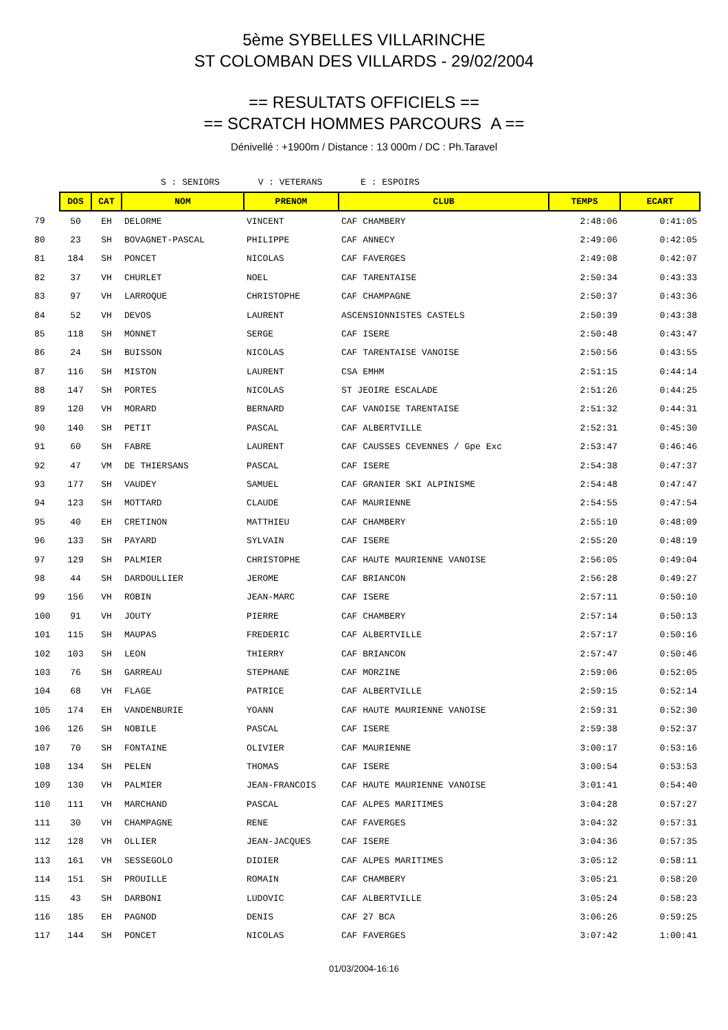5ème SYBELLES VILLARINCHE
ST COLOMBAN DES VILLARDS - 29/02/2004
== RESULTATS OFFICIELS ==
== SCRATCH HOMMES PARCOURS A ==
Dénivellé : +1900m / Distance : 13 000m / DC : Ph.Taravel
S : SENIORS V : VETERANS E : ESPOIRS
| | DOS | CAT | NOM | PRENOM | CLUB | TEMPS | ECART |
| 79 | 50 | EH | DELORME | VINCENT | CAF CHAMBERY | 2:48:06 | 0:41:05 |
| 80 | 23 | SH | BOVAGNET-PASCAL | PHILIPPE | CAF ANNECY | 2:49:06 | 0:42:05 |
| 81 | 184 | SH | PONCET | NICOLAS | CAF FAVERGES | 2:49:08 | 0:42:07 |
| 82 | 37 | VH | CHURLET | NOEL | CAF TARENTAISE | 2:50:34 | 0:43:33 |
| 83 | 97 | VH | LARROQUE | CHRISTOPHE | CAF CHAMPAGNE | 2:50:37 | 0:43:36 |
| 84 | 52 | VH | DEVOS | LAURENT | ASCENSIONNISTES CASTELS | 2:50:39 | 0:43:38 |
| 85 | 118 | SH | MONNET | SERGE | CAF ISERE | 2:50:48 | 0:43:47 |
| 86 | 24 | SH | BUISSON | NICOLAS | CAF TARENTAISE VANOISE | 2:50:56 | 0:43:55 |
| 87 | 116 | SH | MISTON | LAURENT | CSA EMHM | 2:51:15 | 0:44:14 |
| 88 | 147 | SH | PORTES | NICOLAS | ST JEOIRE ESCALADE | 2:51:26 | 0:44:25 |
| 89 | 120 | VH | MORARD | BERNARD | CAF VANOISE TARENTAISE | 2:51:32 | 0:44:31 |
| 90 | 140 | SH | PETIT | PASCAL | CAF ALBERTVILLE | 2:52:31 | 0:45:30 |
| 91 | 60 | SH | FABRE | LAURENT | CAF CAUSSES CEVENNES / Gpe Exc | 2:53:47 | 0:46:46 |
| 92 | 47 | VM | DE THIERSANS | PASCAL | CAF ISERE | 2:54:38 | 0:47:37 |
| 93 | 177 | SH | VAUDEY | SAMUEL | CAF GRANIER SKI ALPINISME | 2:54:48 | 0:47:47 |
| 94 | 123 | SH | MOTTARD | CLAUDE | CAF MAURIENNE | 2:54:55 | 0:47:54 |
| 95 | 40 | EH | CRETINON | MATTHIEU | CAF CHAMBERY | 2:55:10 | 0:48:09 |
| 96 | 133 | SH | PAYARD | SYLVAIN | CAF ISERE | 2:55:20 | 0:48:19 |
| 97 | 129 | SH | PALMIER | CHRISTOPHE | CAF HAUTE MAURIENNE VANOISE | 2:56:05 | 0:49:04 |
| 98 | 44 | SH | DARDOULLIER | JEROME | CAF BRIANCON | 2:56:28 | 0:49:27 |
| 99 | 156 | VH | ROBIN | JEAN-MARC | CAF ISERE | 2:57:11 | 0:50:10 |
| 100 | 91 | VH | JOUTY | PIERRE | CAF CHAMBERY | 2:57:14 | 0:50:13 |
| 101 | 115 | SH | MAUPAS | FREDERIC | CAF ALBERTVILLE | 2:57:17 | 0:50:16 |
| 102 | 103 | SH | LEON | THIERRY | CAF BRIANCON | 2:57:47 | 0:50:46 |
| 103 | 76 | SH | GARREAU | STEPHANE | CAF MORZINE | 2:59:06 | 0:52:05 |
| 104 | 68 | VH | FLAGE | PATRICE | CAF ALBERTVILLE | 2:59:15 | 0:52:14 |
| 105 | 174 | EH | VANDENBURIE | YOANN | CAF HAUTE MAURIENNE VANOISE | 2:59:31 | 0:52:30 |
| 106 | 126 | SH | NOBILE | PASCAL | CAF ISERE | 2:59:38 | 0:52:37 |
| 107 | 70 | SH | FONTAINE | OLIVIER | CAF MAURIENNE | 3:00:17 | 0:53:16 |
| 108 | 134 | SH | PELEN | THOMAS | CAF ISERE | 3:00:54 | 0:53:53 |
| 109 | 130 | VH | PALMIER | JEAN-FRANCOIS | CAF HAUTE MAURIENNE VANOISE | 3:01:41 | 0:54:40 |
| 110 | 111 | VH | MARCHAND | PASCAL | CAF ALPES MARITIMES | 3:04:28 | 0:57:27 |
| 111 | 30 | VH | CHAMPAGNE | RENE | CAF FAVERGES | 3:04:32 | 0:57:31 |
| 112 | 128 | VH | OLLIER | JEAN-JACQUES | CAF ISERE | 3:04:36 | 0:57:35 |
| 113 | 161 | VH | SESSEGOLO | DIDIER | CAF ALPES MARITIMES | 3:05:12 | 0:58:11 |
| 114 | 151 | SH | PROUILLE | ROMAIN | CAF CHAMBERY | 3:05:21 | 0:58:20 |
| 115 | 43 | SH | DARBONI | LUDOVIC | CAF ALBERTVILLE | 3:05:24 | 0:58:23 |
| 116 | 185 | EH | PAGNOD | DENIS | CAF 27 BCA | 3:06:26 | 0:59:25 |
| 117 | 144 | SH | PONCET | NICOLAS | CAF FAVERGES | 3:07:42 | 1:00:41 |
01/03/2004-16:16